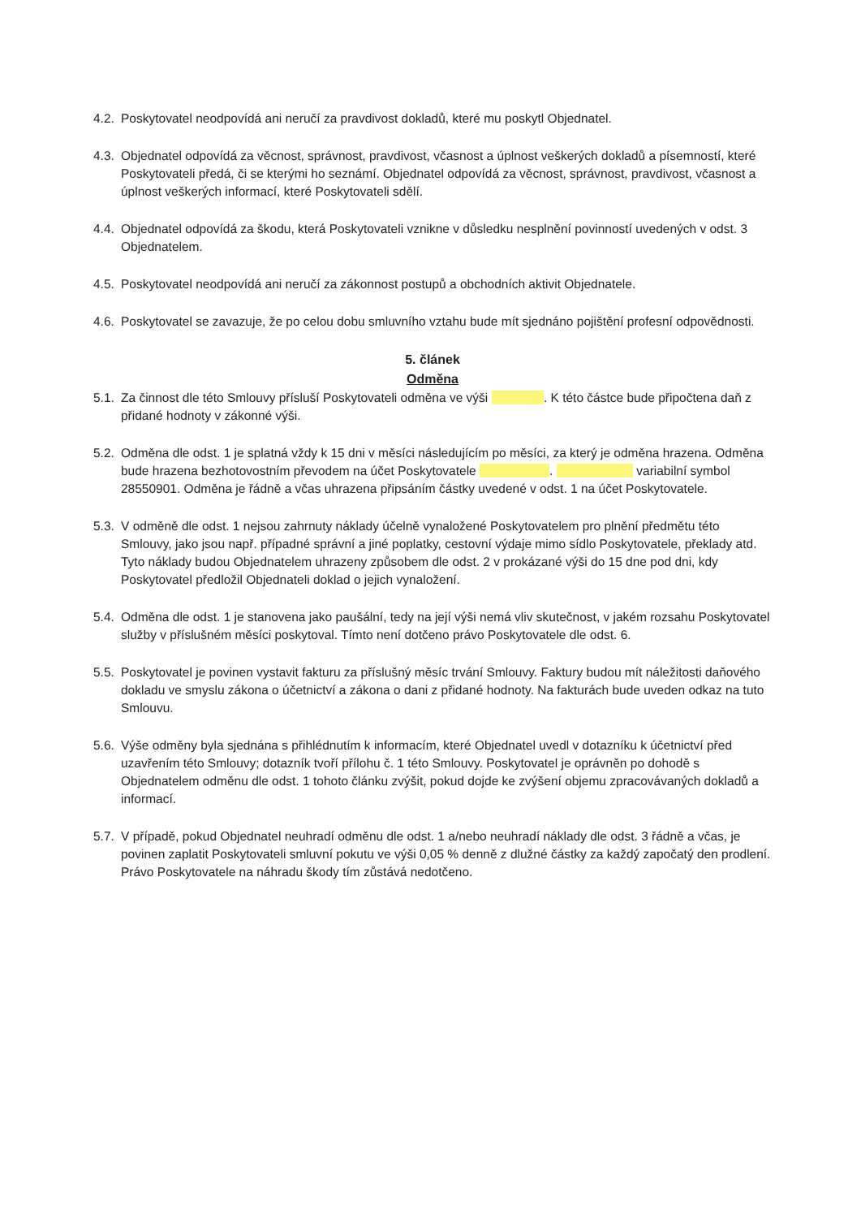4.2.
Poskytovatel neodpovídá ani neručí za pravdivost dokladů, které mu poskytl Objednatel.
4.3.
Objednatel odpovídá za věcnost, správnost, pravdivost, včasnost a úplnost veškerých dokladů a písemností, které Poskytovateli předá, či se kterými ho seznámí. Objednatel odpovídá za věcnost, správnost, pravdivost, včasnost a úplnost veškerých informací, které Poskytovateli sdělí.
4.4.
Objednatel odpovídá za škodu, která Poskytovateli vznikne v důsledku nesplnění povinností uvedených v odst. 3 Objednatelem.
4.5.
Poskytovatel neodpovídá ani neručí za zákonnost postupů a obchodních aktivit Objednatele.
4.6.
Poskytovatel se zavazuje, že po celou dobu smluvního vztahu bude mít sjednáno pojištění profesní odpovědnosti.
5. článek
Odměna
5.1.
Za činnost dle této Smlouvy přísluší Poskytovateli odměna ve výši . K této částce bude připočtena daň z přidané hodnoty v zákonné výši.
5.2.
Odměna dle odst. 1 je splatná vždy k 15 dni v měsíci následujícím po měsíci, za který je odměna hrazena. Odměna bude hrazena bezhotovostním převodem na účet Poskytovatele . variabilní symbol 28550901. Odměna je řádně a včas uhrazena připsáním částky uvedené v odst. 1 na účet Poskytovatele.
5.3.
V odměně dle odst. 1 nejsou zahrnuty náklady účelně vynaložené Poskytovatelem pro plnění předmětu této Smlouvy, jako jsou např. případné správní a jiné poplatky, cestovní výdaje mimo sídlo Poskytovatele, překlady atd. Tyto náklady budou Objednatelem uhrazeny způsobem dle odst. 2 v prokázané výši do 15 dne pod dni, kdy Poskytovatel předložil Objednateli doklad o jejich vynaložení.
5.4.
Odměna dle odst. 1 je stanovena jako paušální, tedy na její výši nemá vliv skutečnost, v jakém rozsahu Poskytovatel služby v příslušném měsíci poskytoval. Tímto není dotčeno právo Poskytovatele dle odst. 6.
5.5.
Poskytovatel je povinen vystavit fakturu za příslušný měsíc trvání Smlouvy. Faktury budou mít náležitosti daňového dokladu ve smyslu zákona o účetnictví a zákona o dani z přidané hodnoty. Na fakturách bude uveden odkaz na tuto Smlouvu.
5.6.
Výše odměny byla sjednána s přihlédnutím k informacím, které Objednatel uvedl v dotazníku k účetnictví před uzavřením této Smlouvy; dotazník tvoří přílohu č. 1 této Smlouvy. Poskytovatel je oprávněn po dohodě s Objednatelem odměnu dle odst. 1 tohoto článku zvýšit, pokud dojde ke zvýšení objemu zpracovávaných dokladů a informací.
5.7.
V případě, pokud Objednatel neuhradí odměnu dle odst. 1 a/nebo neuhradí náklady dle odst. 3 řádně a včas, je povinen zaplatit Poskytovateli smluvní pokutu ve výši 0,05 % denně z dlužné částky za každý započatý den prodlení. Právo Poskytovatele na náhradu škody tím zůstává nedotčeno.